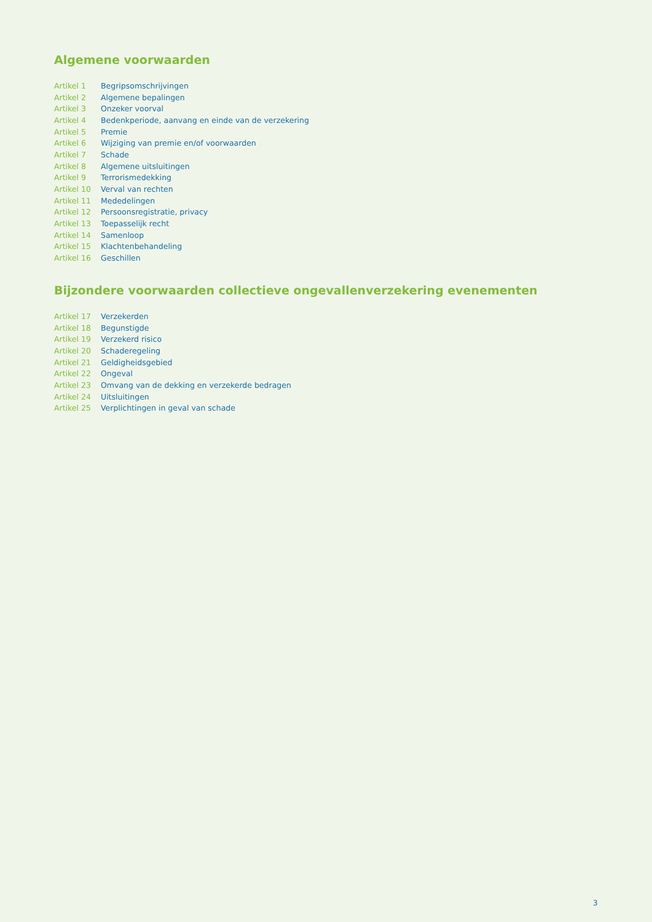Algemene voorwaarden
| Artikel 1 | Begripsomschrijvingen |
| Artikel 2 | Algemene bepalingen |
| Artikel 3 | Onzeker voorval |
| Artikel 4 | Bedenkperiode, aanvang en einde van de verzekering |
| Artikel 5 | Premie |
| Artikel 6 | Wijziging van premie en/of voorwaarden |
| Artikel 7 | Schade |
| Artikel 8 | Algemene uitsluitingen |
| Artikel 9 | Terrorismedekking |
| Artikel 10 | Verval van rechten |
| Artikel 11 | Mededelingen |
| Artikel 12 | Persoonsregistratie, privacy |
| Artikel 13 | Toepasselijk recht |
| Artikel 14 | Samenloop |
| Artikel 15 | Klachtenbehandeling |
| Artikel 16 | Geschillen |
Bijzondere voorwaarden collectieve ongevallenverzekering evenementen
| Artikel 17 | Verzekerden |
| Artikel 18 | Begunstigde |
| Artikel 19 | Verzekerd risico |
| Artikel 20 | Schaderegeling |
| Artikel 21 | Geldigheidsgebied |
| Artikel 22 | Ongeval |
| Artikel 23 | Omvang van de dekking en verzekerde bedragen |
| Artikel 24 | Uitsluitingen |
| Artikel 25 | Verplichtingen in geval van schade |
3